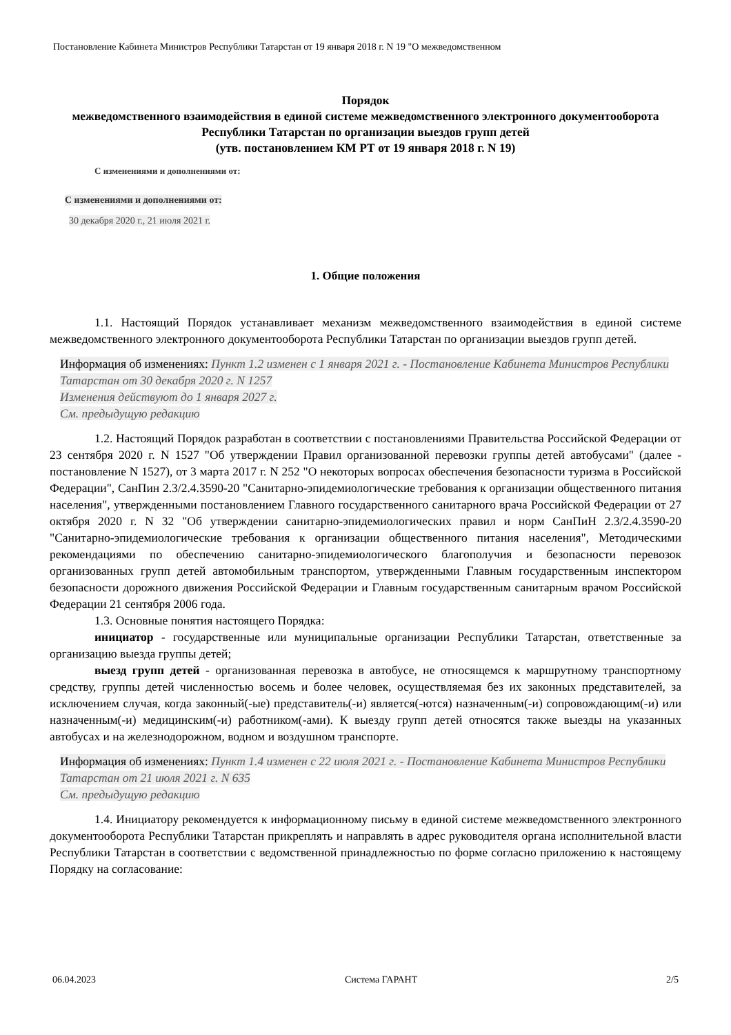Постановление Кабинета Министров Республики Татарстан от 19 января 2018 г. N 19 "О межведомственном
Порядок
межведомственного взаимодействия в единой системе межведомственного электронного документооборота Республики Татарстан по организации выездов групп детей
(утв. постановлением КМ РТ от 19 января 2018 г. N 19)
С изменениями и дополнениями от:
С изменениями и дополнениями от:
30 декабря 2020 г., 21 июля 2021 г.
1. Общие положения
1.1. Настоящий Порядок устанавливает механизм межведомственного взаимодействия в единой системе межведомственного электронного документооборота Республики Татарстан по организации выездов групп детей.
Информация об изменениях: Пункт 1.2 изменен с 1 января 2021 г. - Постановление Кабинета Министров Республики Татарстан от 30 декабря 2020 г. N 1257
Изменения действуют до 1 января 2027 г.
См. предыдущую редакцию
1.2. Настоящий Порядок разработан в соответствии с постановлениями Правительства Российской Федерации от 23 сентября 2020 г. N 1527 "Об утверждении Правил организованной перевозки группы детей автобусами" (далее - постановление N 1527), от 3 марта 2017 г. N 252 "О некоторых вопросах обеспечения безопасности туризма в Российской Федерации", СанПин 2.3/2.4.3590-20 "Санитарно-эпидемиологические требования к организации общественного питания населения", утвержденными постановлением Главного государственного санитарного врача Российской Федерации от 27 октября 2020 г. N 32 "Об утверждении санитарно-эпидемиологических правил и норм СанПиН 2.3/2.4.3590-20 "Санитарно-эпидемиологические требования к организации общественного питания населения", Методическими рекомендациями по обеспечению санитарно-эпидемиологического благополучия и безопасности перевозок организованных групп детей автомобильным транспортом, утвержденными Главным государственным инспектором безопасности дорожного движения Российской Федерации и Главным государственным санитарным врачом Российской Федерации 21 сентября 2006 года.
1.3. Основные понятия настоящего Порядка:
инициатор - государственные или муниципальные организации Республики Татарстан, ответственные за организацию выезда группы детей;
выезд групп детей - организованная перевозка в автобусе, не относящемся к маршрутному транспортному средству, группы детей численностью восемь и более человек, осуществляемая без их законных представителей, за исключением случая, когда законный(-ые) представитель(-и) является(-ются) назначенным(-и) сопровождающим(-и) или назначенным(-и) медицинским(-и) работником(-ами). К выезду групп детей относятся также выезды на указанных автобусах и на железнодорожном, водном и воздушном транспорте.
Информация об изменениях: Пункт 1.4 изменен с 22 июля 2021 г. - Постановление Кабинета Министров Республики Татарстан от 21 июля 2021 г. N 635
См. предыдущую редакцию
1.4. Инициатору рекомендуется к информационному письму в единой системе межведомственного электронного документооборота Республики Татарстан прикреплять и направлять в адрес руководителя органа исполнительной власти Республики Татарстан в соответствии с ведомственной принадлежностью по форме согласно приложению к настоящему Порядку на согласование:
06.04.2023 Система ГАРАНТ 2/5